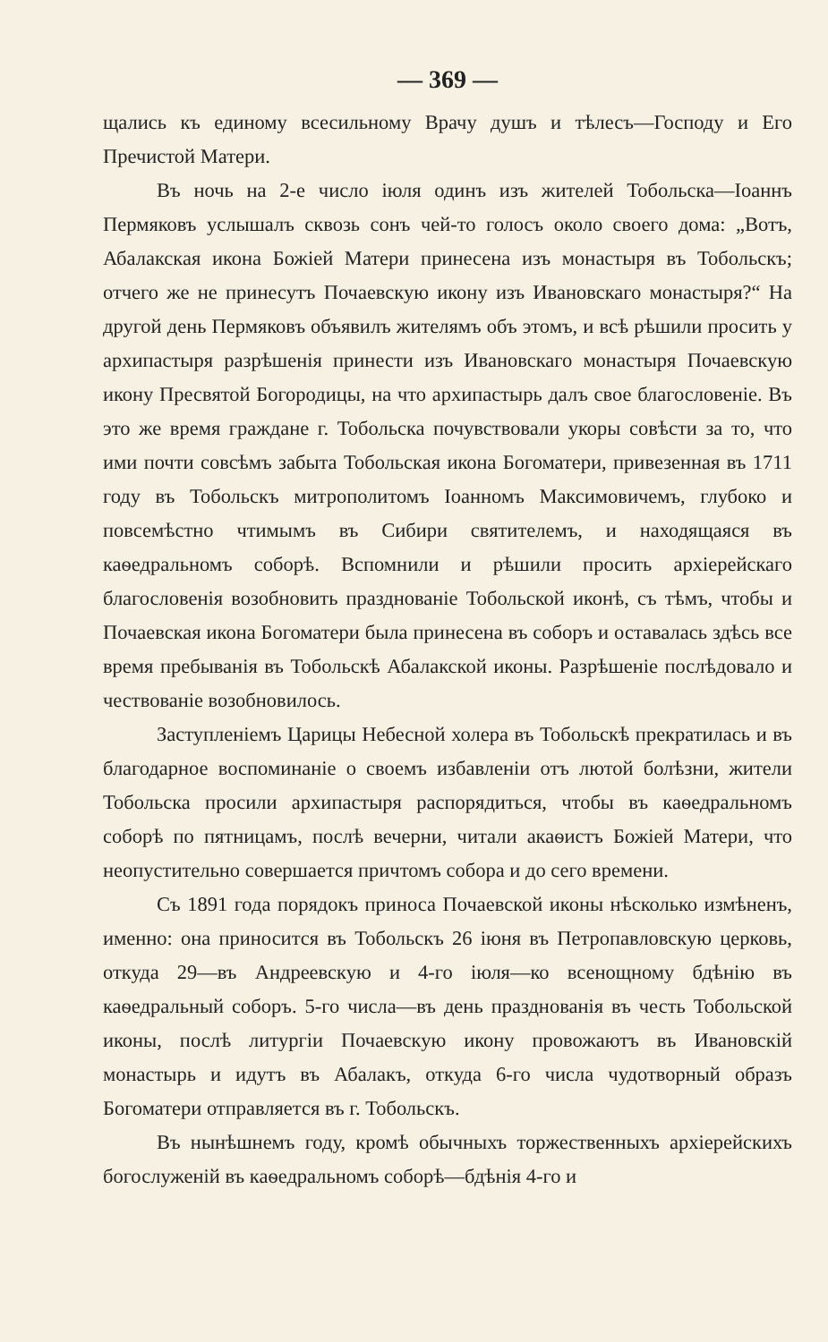— 369 —
щались къ единому всесильному Врачу душъ и тѣлесъ—Господу и Его Пречистой Матери.
Въ ночь на 2-е число іюля одинъ изъ жителей Тобольска—Іоаннъ Пермяковъ услышалъ сквозь сонъ чей-то голосъ около своего дома: „Вотъ, Абалакская икона Божіей Матери принесена изъ монастыря въ Тобольскъ; отчего же не принесутъ Почаевскую икону изъ Ивановскаго монастыря?“ На другой день Пермяковъ объявилъ жителямъ объ этомъ, и всѣ рѣшили просить у архипастыря разрѣшенія принести изъ Ивановскаго монастыря Почаевскую икону Пресвятой Богородицы, на что архипастырь далъ свое благословеніе. Въ это же время граждане г. Тобольска почувствовали укоры совѣсти за то, что ими почти совсѣмъ забыта Тобольская икона Богоматери, привезенная въ 1711 году въ Тобольскъ митрополитомъ Іоанномъ Максимовичемъ, глубоко и повсемѣстно чтимымъ въ Сибири святителемъ, и находящаяся въ каѳедральномъ соборѣ. Вспомнили и рѣшили просить архіерейскаго благословенія возобновить празднованіе Тобольской иконѣ, съ тѣмъ, чтобы и Почаевская икона Богоматери была принесена въ соборъ и оставалась здѣсь все время пребыванія въ Тобольскѣ Абалакской иконы. Разрѣшеніе послѣдовало и чествованіе возобновилось.
Заступленіемъ Царицы Небесной холера въ Тобольскѣ прекратилась и въ благодарное воспоминаніе о своемъ избавленіи отъ лютой болѣзни, жители Тобольска просили архипастыря распорядиться, чтобы въ каѳедральномъ соборѣ по пятницамъ, послѣ вечерни, читали акаѳистъ Божіей Матери, что неопустительно совершается причтомъ собора и до сего времени.
Съ 1891 года порядокъ приноса Почаевской иконы нѣсколько измѣненъ, именно: она приносится въ Тобольскъ 26 іюня въ Петропавловскую церковь, откуда 29—въ Андреевскую и 4-го іюля—ко всенощному бдѣнію въ каѳедральный соборъ. 5-го числа—въ день празднованія въ честь Тобольской иконы, послѣ литургіи Почаевскую икону провожаютъ въ Ивановскій монастырь и идутъ въ Абалакъ, откуда 6-го числа чудотворный образъ Богоматери отправляется въ г. Тобольскъ.
Въ нынѣшнемъ году, кромѣ обычныхъ торжественныхъ архіерейскихъ богослуженій въ каѳедральномъ соборѣ—бдѣнія 4-го и